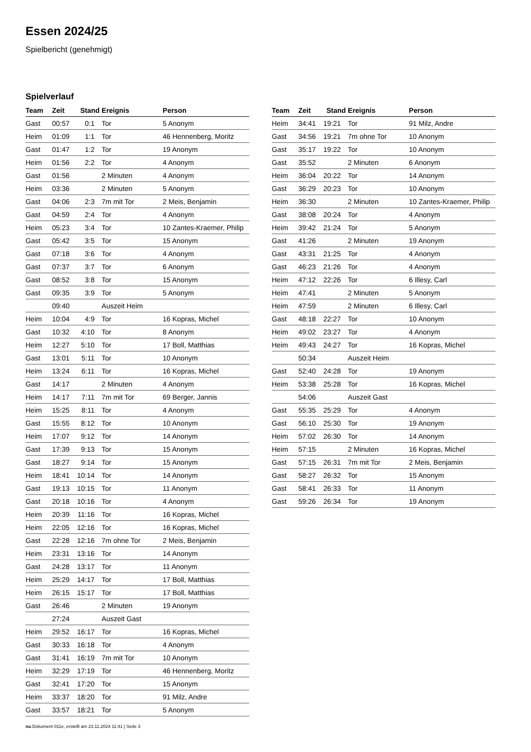Essen 2024/25
Spielbericht (genehmigt)
Spielverlauf
| Team | Zeit | Stand | Ereignis | Person |
| --- | --- | --- | --- | --- |
| Gast | 00:57 | 0:1 | Tor | 5 Anonym |
| Heim | 01:09 | 1:1 | Tor | 46 Hennenberg, Moritz |
| Gast | 01:47 | 1:2 | Tor | 19 Anonym |
| Heim | 01:56 | 2:2 | Tor | 4 Anonym |
| Gast | 01:56 | | 2 Minuten | 4 Anonym |
| Heim | 03:36 | | 2 Minuten | 5 Anonym |
| Gast | 04:06 | 2:3 | 7m mit Tor | 2 Meis, Benjamin |
| Gast | 04:59 | 2:4 | Tor | 4 Anonym |
| Heim | 05:23 | 3:4 | Tor | 10 Zantes-Kraemer, Philip |
| Gast | 05:42 | 3:5 | Tor | 15 Anonym |
| Gast | 07:18 | 3:6 | Tor | 4 Anonym |
| Gast | 07:37 | 3:7 | Tor | 6 Anonym |
| Gast | 08:52 | 3:8 | Tor | 15 Anonym |
| Gast | 09:35 | 3:9 | Tor | 5 Anonym |
| | 09:40 | | Auszeit Heim | |
| Heim | 10:04 | 4:9 | Tor | 16 Kopras, Michel |
| Gast | 10:32 | 4:10 | Tor | 8 Anonym |
| Heim | 12:27 | 5:10 | Tor | 17 Boll, Matthias |
| Gast | 13:01 | 5:11 | Tor | 10 Anonym |
| Heim | 13:24 | 6:11 | Tor | 16 Kopras, Michel |
| Gast | 14:17 | | 2 Minuten | 4 Anonym |
| Heim | 14:17 | 7:11 | 7m mit Tor | 69 Berger, Jannis |
| Heim | 15:25 | 8:11 | Tor | 4 Anonym |
| Gast | 15:55 | 8:12 | Tor | 10 Anonym |
| Heim | 17:07 | 9:12 | Tor | 14 Anonym |
| Gast | 17:39 | 9:13 | Tor | 15 Anonym |
| Gast | 18:27 | 9:14 | Tor | 15 Anonym |
| Heim | 18:41 | 10:14 | Tor | 14 Anonym |
| Gast | 19:13 | 10:15 | Tor | 11 Anonym |
| Gast | 20:18 | 10:16 | Tor | 4 Anonym |
| Heim | 20:39 | 11:16 | Tor | 16 Kopras, Michel |
| Heim | 22:05 | 12:16 | Tor | 16 Kopras, Michel |
| Gast | 22:28 | 12:16 | 7m ohne Tor | 2 Meis, Benjamin |
| Heim | 23:31 | 13:16 | Tor | 14 Anonym |
| Gast | 24:28 | 13:17 | Tor | 11 Anonym |
| Heim | 25:29 | 14:17 | Tor | 17 Boll, Matthias |
| Heim | 26:15 | 15:17 | Tor | 17 Boll, Matthias |
| Gast | 26:46 | | 2 Minuten | 19 Anonym |
| | 27:24 | | Auszeit Gast | |
| Heim | 29:52 | 16:17 | Tor | 16 Kopras, Michel |
| Gast | 30:33 | 16:18 | Tor | 4 Anonym |
| Gast | 31:41 | 16:19 | 7m mit Tor | 10 Anonym |
| Heim | 32:29 | 17:19 | Tor | 46 Hennenberg, Moritz |
| Gast | 32:41 | 17:20 | Tor | 15 Anonym |
| Heim | 33:37 | 18:20 | Tor | 91 Milz, Andre |
| Gast | 33:57 | 18:21 | Tor | 5 Anonym |
| Team | Zeit | Stand | Ereignis | Person |
| --- | --- | --- | --- | --- |
| Heim | 34:41 | 19:21 | Tor | 91 Milz, Andre |
| Gast | 34:56 | 19:21 | 7m ohne Tor | 10 Anonym |
| Gast | 35:17 | 19:22 | Tor | 10 Anonym |
| Gast | 35:52 | | 2 Minuten | 6 Anonym |
| Heim | 36:04 | 20:22 | Tor | 14 Anonym |
| Gast | 36:29 | 20:23 | Tor | 10 Anonym |
| Heim | 36:30 | | 2 Minuten | 10 Zantes-Kraemer, Philip |
| Gast | 38:08 | 20:24 | Tor | 4 Anonym |
| Heim | 39:42 | 21:24 | Tor | 5 Anonym |
| Gast | 41:26 | | 2 Minuten | 19 Anonym |
| Gast | 43:31 | 21:25 | Tor | 4 Anonym |
| Gast | 46:23 | 21:26 | Tor | 4 Anonym |
| Heim | 47:12 | 22:26 | Tor | 6 Illesy, Carl |
| Heim | 47:41 | | 2 Minuten | 5 Anonym |
| Heim | 47:59 | | 2 Minuten | 6 Illesy, Carl |
| Gast | 48:18 | 22:27 | Tor | 10 Anonym |
| Heim | 49:02 | 23:27 | Tor | 4 Anonym |
| Heim | 49:43 | 24:27 | Tor | 16 Kopras, Michel |
| | 50:34 | | Auszeit Heim | |
| Gast | 52:40 | 24:28 | Tor | 19 Anonym |
| Heim | 53:38 | 25:28 | Tor | 16 Kopras, Michel |
| | 54:06 | | Auszeit Gast | |
| Gast | 55:35 | 25:29 | Tor | 4 Anonym |
| Gast | 56:10 | 25:30 | Tor | 19 Anonym |
| Heim | 57:02 | 26:30 | Tor | 14 Anonym |
| Heim | 57:15 | | 2 Minuten | 16 Kopras, Michel |
| Gast | 57:15 | 26:31 | 7m mit Tor | 2 Meis, Benjamin |
| Gast | 58:27 | 26:32 | Tor | 15 Anonym |
| Gast | 58:41 | 26:33 | Tor | 11 Anonym |
| Gast | 59:26 | 26:34 | Tor | 19 Anonym |
nu.Dokument 011e, erstellt am 23.11.2024 11:41 | Seite 3